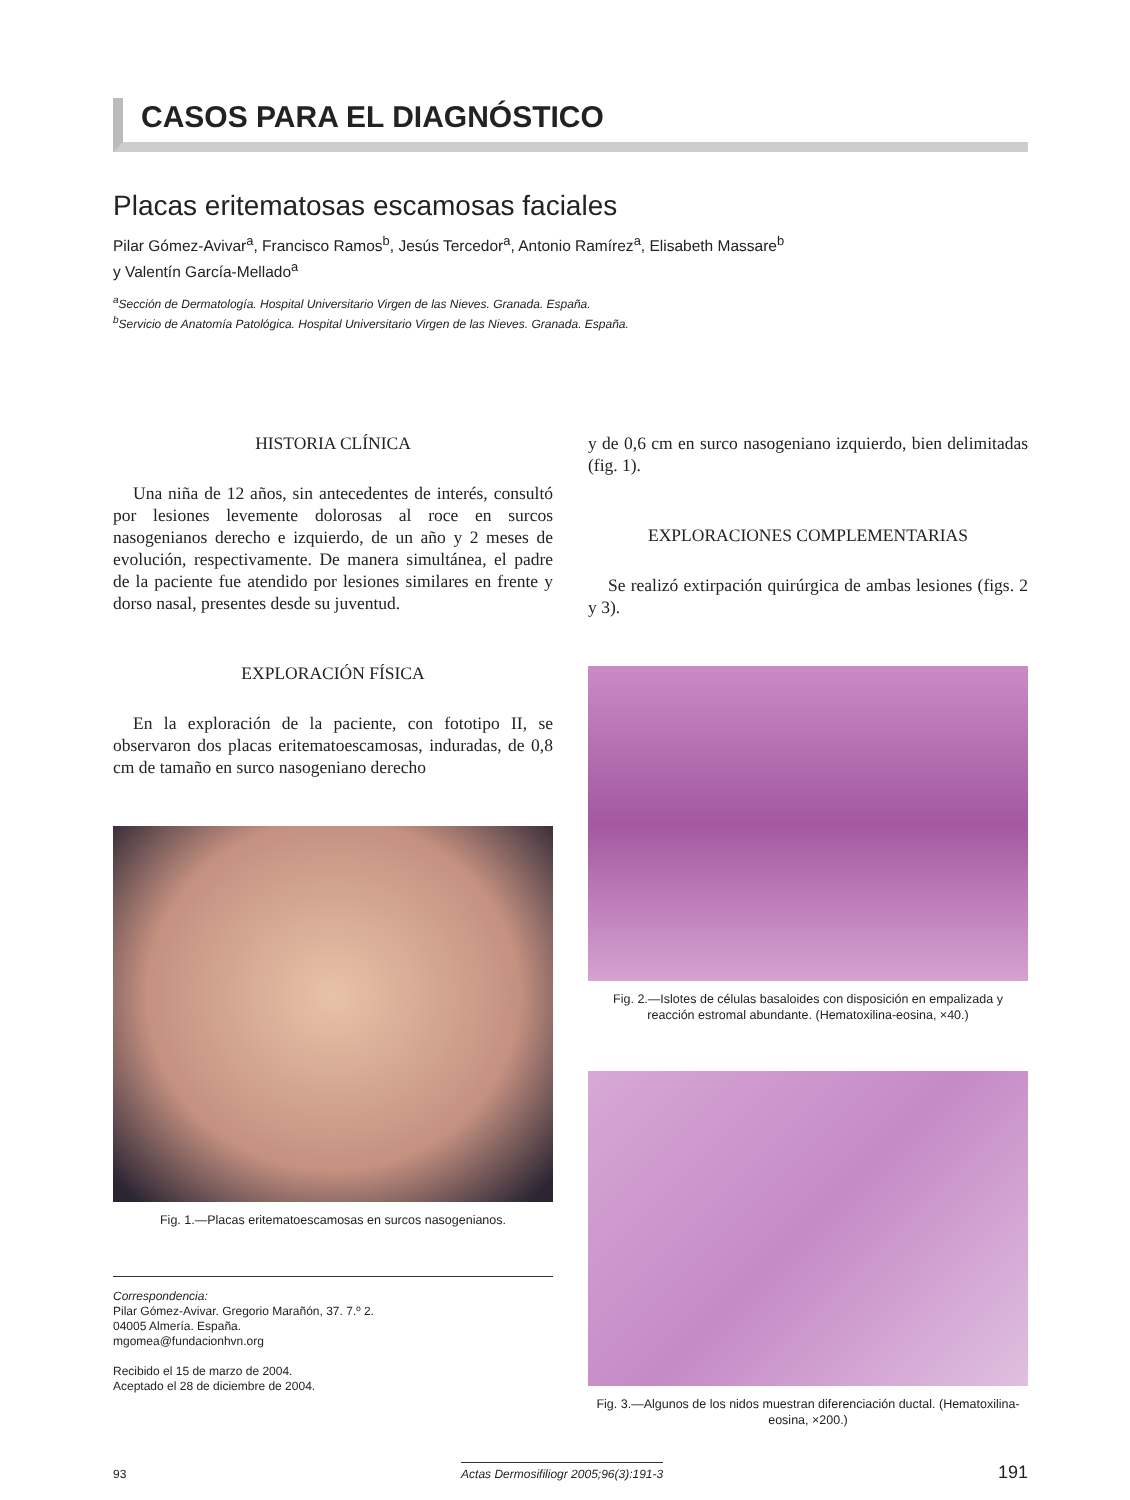CASOS PARA EL DIAGNÓSTICO
Placas eritematosas escamosas faciales
Pilar Gómez-Avivar<sup>a</sup>, Francisco Ramos<sup>b</sup>, Jesús Tercedor<sup>a</sup>, Antonio Ramírez<sup>a</sup>, Elisabeth Massare<sup>b</sup>
y Valentín García-Mellado<sup>a</sup>
<sup>a</sup> Sección de Dermatología. Hospital Universitario Virgen de las Nieves. Granada. España.
<sup>b</sup> Servicio de Anatomía Patológica. Hospital Universitario Virgen de las Nieves. Granada. España.
HISTORIA CLÍNICA
Una niña de 12 años, sin antecedentes de interés, consultó por lesiones levemente dolorosas al roce en surcos nasogenianos derecho e izquierdo, de un año y 2 meses de evolución, respectivamente. De manera simultánea, el padre de la paciente fue atendido por lesiones similares en frente y dorso nasal, presentes desde su juventud.
EXPLORACIÓN FÍSICA
En la exploración de la paciente, con fototipo II, se observaron dos placas eritematoescamosas, induradas, de 0,8 cm de tamaño en surco nasogeniano derecho
Fig. 1.—Placas eritematoescamosas en surcos nasogenianos.
Correspondencia:
Pilar Gómez-Avivar. Gregorio Marañón, 37. 7.º 2.
04005 Almería. España.
mgomea@fundacionhvn.org
Recibido el 15 de marzo de 2004.
Aceptado el 28 de diciembre de 2004.
y de 0,6 cm en surco nasogeniano izquierdo, bien delimitadas (fig. 1).
EXPLORACIONES COMPLEMENTARIAS
Se realizó extirpación quirúrgica de ambas lesiones (figs. 2 y 3).
Fig. 2.—Islotes de células basaloides con disposición en empalizada y reacción estromal abundante. (Hematoxilina-eosina, ×40.)
Fig. 3.—Algunos de los nidos muestran diferenciación ductal. (Hematoxilina-eosina, ×200.)
93 Actas Dermosifiliogr 2005;96(3):191-3 191